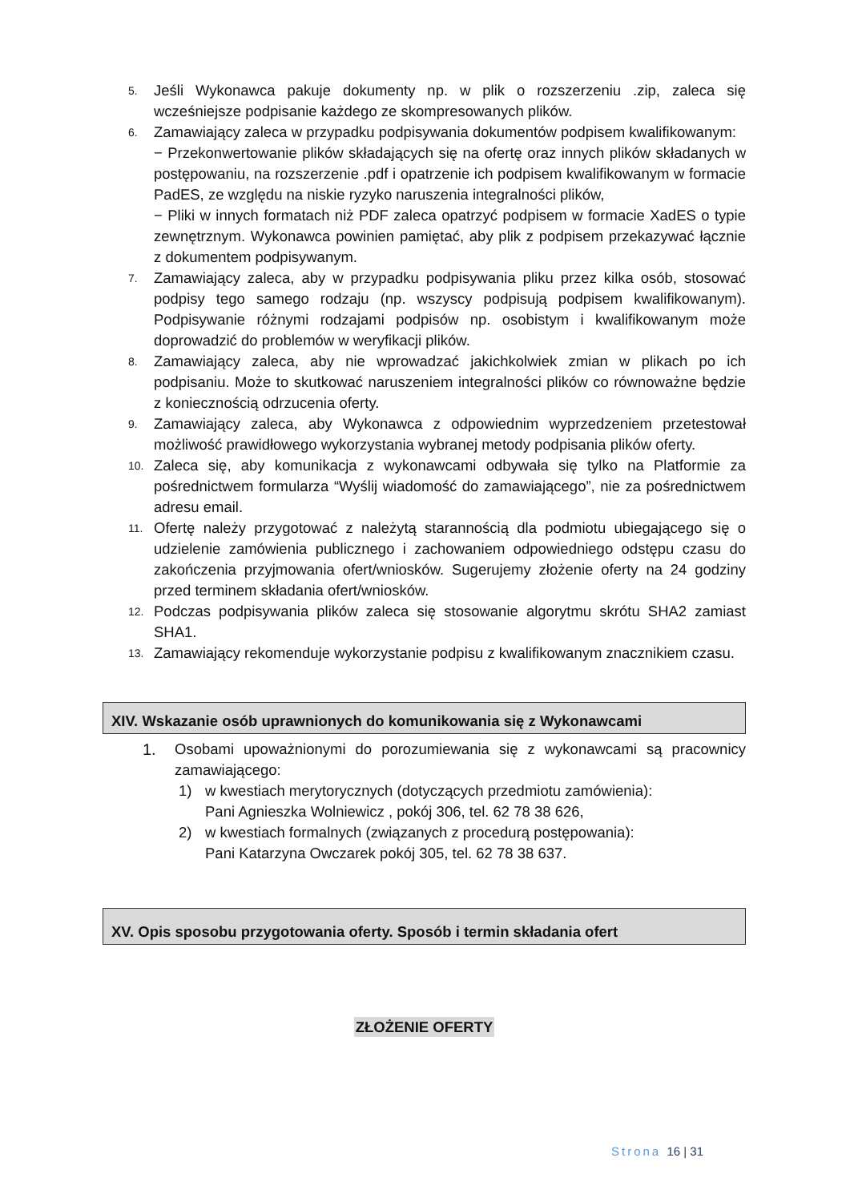5.
Jeśli Wykonawca pakuje dokumenty np. w plik o rozszerzeniu .zip, zaleca się wcześniejsze podpisanie każdego ze skompresowanych plików.
6.
Zamawiający zaleca w przypadku podpisywania dokumentów podpisem kwalifikowanym:
− Przekonwertowanie plików składających się na ofertę oraz innych plików składanych w postępowaniu, na rozszerzenie .pdf i opatrzenie ich podpisem kwalifikowanym w formacie PadES, ze względu na niskie ryzyko naruszenia integralności plików,
− Pliki w innych formatach niż PDF zaleca opatrzyć podpisem w formacie XadES o typie zewnętrznym. Wykonawca powinien pamiętać, aby plik z podpisem przekazywać łącznie z dokumentem podpisywanym.
7.
Zamawiający zaleca, aby w przypadku podpisywania pliku przez kilka osób, stosować podpisy tego samego rodzaju (np. wszyscy podpisują podpisem kwalifikowanym). Podpisywanie różnymi rodzajami podpisów np. osobistym i kwalifikowanym może doprowadzić do problemów w weryfikacji plików.
8.
Zamawiający zaleca, aby nie wprowadzać jakichkolwiek zmian w plikach po ich podpisaniu. Może to skutkować naruszeniem integralności plików co równoważne będzie z koniecznością odrzucenia oferty.
9.
Zamawiający zaleca, aby Wykonawca z odpowiednim wyprzedzeniem przetestował możliwość prawidłowego wykorzystania wybranej metody podpisania plików oferty.
10.
Zaleca się, aby komunikacja z wykonawcami odbywała się tylko na Platformie za pośrednictwem formularza “Wyślij wiadomość do zamawiającego”, nie za pośrednictwem adresu email.
11.
Ofertę należy przygotować z należytą starannością dla podmiotu ubiegającego się o udzielenie zamówienia publicznego i zachowaniem odpowiedniego odstępu czasu do zakończenia przyjmowania ofert/wniosków. Sugerujemy złożenie oferty na 24 godziny przed terminem składania ofert/wniosków.
12.
Podczas podpisywania plików zaleca się stosowanie algorytmu skrótu SHA2 zamiast SHA1.
13.
Zamawiający rekomenduje wykorzystanie podpisu z kwalifikowanym znacznikiem czasu.
XIV. Wskazanie osób uprawnionych do komunikowania się z Wykonawcami
1. Osobami upoważnionymi do porozumiewania się z wykonawcami są pracownicy zamawiającego:
1) w kwestiach merytorycznych (dotyczących przedmiotu zamówienia):
Pani Agnieszka Wolniewicz , pokój 306, tel. 62 78 38 626,
2) w kwestiach formalnych (związanych z procedurą postępowania):
Pani Katarzyna Owczarek pokój 305, tel. 62 78 38 637.
XV. Opis sposobu przygotowania oferty. Sposób i termin składania ofert
ZŁOŻENIE OFERTY
Strona 16 | 31